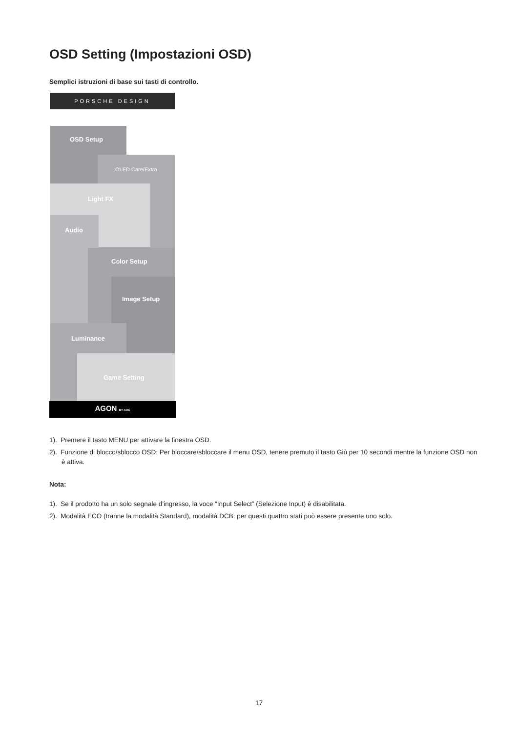OSD Setting (Impostazioni OSD)
Semplici istruzioni di base sui tasti di controllo.
PORSCHE DESIGN
OSD Setup
OLED Care/Extra
Light FX
Audio
Color Setup
Image Setup
Luminance
Game Setting
AGON BY AOC
1). Premere il tasto MENU per attivare la finestra OSD.
2). Funzione di blocco/sblocco OSD: Per bloccare/sbloccare il menu OSD, tenere premuto il tasto Giù per 10 secondi mentre la funzione OSD non è attiva.
Nota:
1). Se il prodotto ha un solo segnale d’ingresso, la voce “Input Select” (Selezione Input) è disabilitata.
2). Modalità ECO (tranne la modalità Standard), modalità DCB: per questi quattro stati può essere presente uno solo.
17